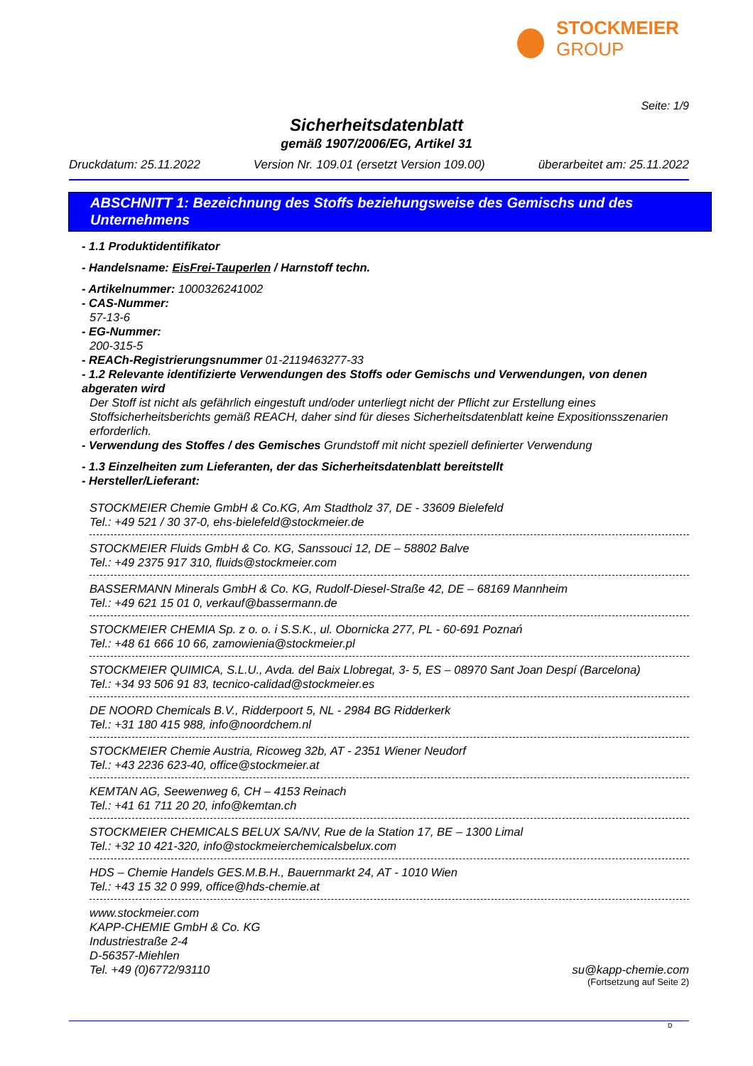STOCKMEIER
GROUP
Seite: 1/9
Sicherheitsdatenblatt
gemäß 1907/2006/EG, Artikel 31
Druckdatum: 25.11.2022 Version Nr. 109.01 (ersetzt Version 109.00) überarbeitet am: 25.11.2022
ABSCHNITT 1: Bezeichnung des Stoffs beziehungsweise des Gemischs und des Unternehmens
- 1.1 Produktidentifikator
- Handelsname: EisFrei-Tauperlen / Harnstoff techn.
- Artikelnummer: 1000326241002
- CAS-Nummer:
57-13-6
- EG-Nummer:
200-315-5
- REACh-Registrierungsnummer 01-2119463277-33
- 1.2 Relevante identifizierte Verwendungen des Stoffs oder Gemischs und Verwendungen, von denen abgeraten wird
Der Stoff ist nicht als gefährlich eingestuft und/oder unterliegt nicht der Pflicht zur Erstellung eines Stoffsicherheitsberichts gemäß REACH, daher sind für dieses Sicherheitsdatenblatt keine Expositionsszenarien erforderlich.
- Verwendung des Stoffes / des Gemisches Grundstoff mit nicht speziell definierter Verwendung
- 1.3 Einzelheiten zum Lieferanten, der das Sicherheitsdatenblatt bereitstellt
- Hersteller/Lieferant:
STOCKMEIER Chemie GmbH & Co.KG, Am Stadtholz 37, DE - 33609 Bielefeld
Tel.: +49 521 / 30 37-0, ehs-bielefeld@stockmeier.de
STOCKMEIER Fluids GmbH & Co. KG, Sanssouci 12, DE – 58802 Balve
Tel.: +49 2375 917 310, fluids@stockmeier.com
BASSERMANN Minerals GmbH & Co. KG, Rudolf-Diesel-Straße 42, DE – 68169 Mannheim
Tel.: +49 621 15 01 0, verkauf@bassermann.de
STOCKMEIER CHEMIA Sp. z o. o. i S.S.K., ul. Obornicka 277, PL - 60-691 Poznań
Tel.: +48 61 666 10 66, zamowienia@stockmeier.pl
STOCKMEIER QUIMICA, S.L.U., Avda. del Baix Llobregat, 3- 5, ES – 08970 Sant Joan Despí (Barcelona)
Tel.: +34 93 506 91 83, tecnico-calidad@stockmeier.es
DE NOORD Chemicals B.V., Ridderpoort 5, NL - 2984 BG Ridderkerk
Tel.: +31 180 415 988, info@noordchem.nl
STOCKMEIER Chemie Austria, Ricoweg 32b, AT - 2351 Wiener Neudorf
Tel.: +43 2236 623-40, office@stockmeier.at
KEMTAN AG, Seewenweg 6, CH – 4153 Reinach
Tel.: +41 61 711 20 20, info@kemtan.ch
STOCKMEIER CHEMICALS BELUX SA/NV, Rue de la Station 17, BE – 1300 Limal
Tel.: +32 10 421-320, info@stockmeierchemicalsbelux.com
HDS – Chemie Handels GES.M.B.H., Bauernmarkt 24, AT - 1010 Wien
Tel.: +43 15 32 0 999, office@hds-chemie.at
www.stockmeier.com
KAPP-CHEMIE GmbH & Co. KG
Industriestraße 2-4
D-56357-Miehlen
Tel. +49 (0)6772/93110 su@kapp-chemie.com
(Fortsetzung auf Seite 2)
D